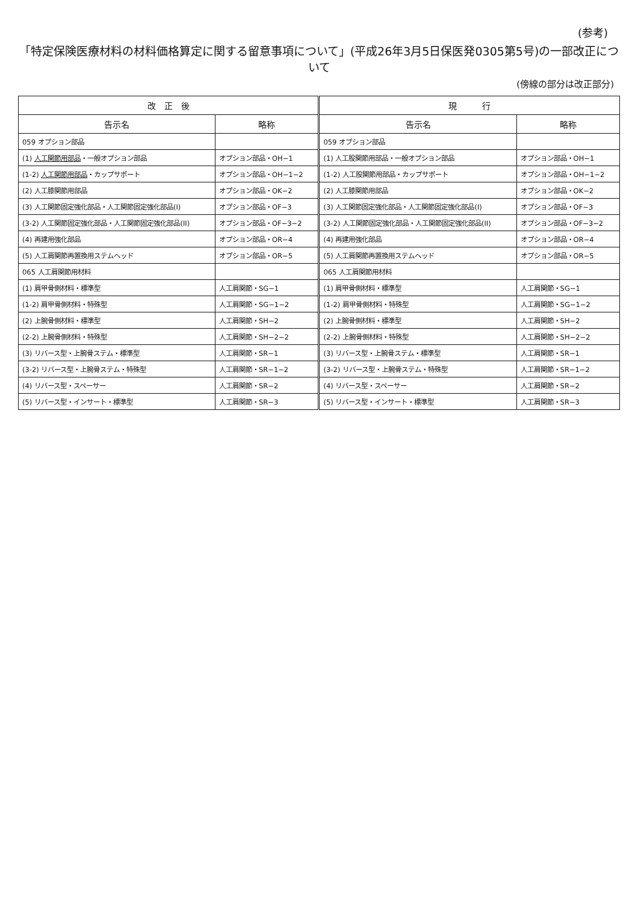(参考)
「特定保険医療材料の材料価格算定に関する留意事項について」(平成26年3月5日保医発0305第5号)の一部改正について
(傍線の部分は改正部分)
| 改 正 後 | | 現 行 | |
| --- | --- | --- | --- |
| 告示名 | 略称 | 告示名 | 略称 |
| 059 オプション部品 | | 059 オプション部品 | |
| (1) 人工関節用部品 ・一般オプション部品 | オプション部品・OH−1 | (1) 人工股関節用部品・一般オプション部品 | オプション部品・OH−1 |
| (1-2) 人工関節用部品 ・カップサポート | オプション部品・OH−1−2 | (1-2) 人工股関節用部品・カップサポート | オプション部品・OH−1−2 |
| (2) 人工膝関節用部品 | オプション部品・OK−2 | (2) 人工膝関節用部品 | オプション部品・OK−2 |
| (3) 人工関節固定強化部品・人工関節固定強化部品(I) | オプション部品・OF−3 | (3) 人工関節固定強化部品・人工関節固定強化部品(I) | オプション部品・OF−3 |
| (3-2) 人工関節固定強化部品・人工関節固定強化部品(II) | オプション部品・OF−3−2 | (3-2) 人工関節固定強化部品・人工関節固定強化部品(II) | オプション部品・OF−3−2 |
| (4) 再建用強化部品 | オプション部品・OR−4 | (4) 再建用強化部品 | オプション部品・OR−4 |
| (5) 人工肩関節再置換用ステムヘッド | オプション部品・OR−5 | (5) 人工肩関節再置換用ステムヘッド | オプション部品・OR−5 |
| 065 人工肩関節用材料 | | 065 人工肩関節用材料 | |
| (1) 肩甲骨側材料・標準型 | 人工肩関節・SG−1 | (1) 肩甲骨側材料・標準型 | 人工肩関節・SG−1 |
| (1-2) 肩甲骨側材料・特殊型 | 人工肩関節・SG−1−2 | (1-2) 肩甲骨側材料・特殊型 | 人工肩関節・SG−1−2 |
| (2) 上腕骨側材料・標準型 | 人工肩関節・SH−2 | (2) 上腕骨側材料・標準型 | 人工肩関節・SH−2 |
| (2-2) 上腕骨側材料・特殊型 | 人工肩関節・SH−2−2 | (2-2) 上腕骨側材料・特殊型 | 人工肩関節・SH−2−2 |
| (3) リバース型・上腕骨ステム・標準型 | 人工肩関節・SR−1 | (3) リバース型・上腕骨ステム・標準型 | 人工肩関節・SR−1 |
| (3-2) リバース型・上腕骨ステム・特殊型 | 人工肩関節・SR−1−2 | (3-2) リバース型・上腕骨ステム・特殊型 | 人工肩関節・SR−1−2 |
| (4) リバース型・スペーサー | 人工肩関節・SR−2 | (4) リバース型・スペーサー | 人工肩関節・SR−2 |
| (5) リバース型・インサート・標準型 | 人工肩関節・SR−3 | (5) リバース型・インサート・標準型 | 人工肩関節・SR−3 |